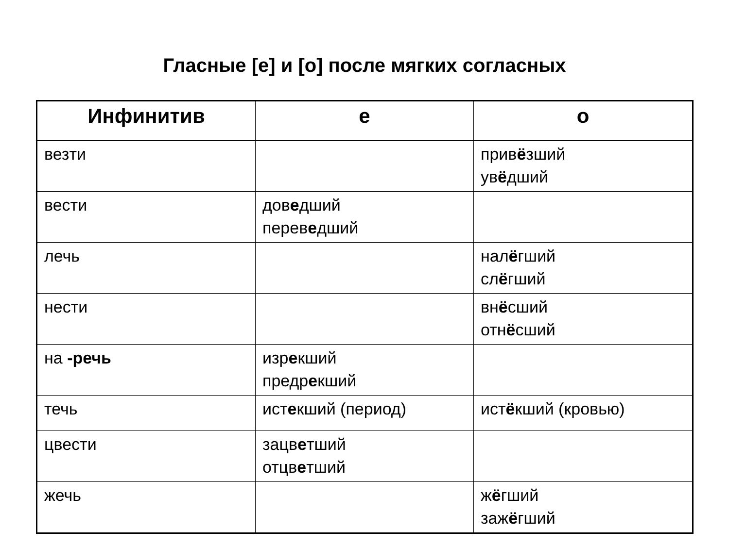Гласные [е] и [о] после мягких согласных
| Инфинитив | е | о |
| --- | --- | --- |
| везти | | прив ё зший ув ё дший |
| вести | дов е дший перев е дший | |
| лечь | | нал ё гший сл ё гший |
| нести | | вн ё сший отн ё сший |
| на -речь | изр е кший предр е кший | |
| течь | ист е кший (период) | ист ё кший (кровью) |
| цвести | зацв е тший отцв е тший | |
| жечь | | ж ё гший заж ё гший |